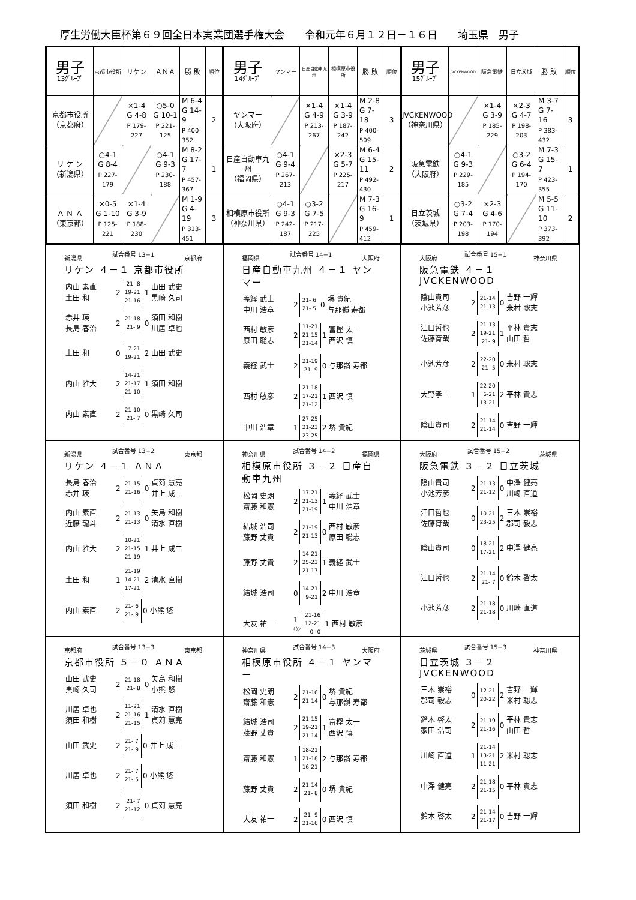厚生労働大臣杯第６９回全日本実業団選手権大会　　令和元年６月１２日－１６日　　埼玉県　男子
| 男子 13ｸﾞﾙｰﾌﾟ | 京都市役所 | リケン | ＡＮＡ | 勝 敗 | 順位 |
| --- | --- | --- | --- | --- | --- |
| 京都市役所 （京都府） | | ×1-4 G 4-8 P 179-227 | ○5-0 G 10-1 P 221-125 | M 6-4 G 14-9 P 400-352 | 2 |
| リ ケ ン （新潟県） | ○4-1 G 8-4 P 227-179 | | ○4-1 G 9-3 P 230-188 | M 8-2 G 17-7 P 457-367 | 1 |
| Ａ Ｎ Ａ （東京都） | ×0-5 G 1-10 P 125-221 | ×1-4 G 3-9 P 188-230 | | M 1-9 G 4-19 P 313-451 | 3 |
| 男子 14ｸﾞﾙｰﾌﾟ | ヤンマー | 日産自動車九州 | 相模原市役所 | 勝 敗 | 順位 |
| --- | --- | --- | --- | --- | --- |
| ヤンマー （大阪府） | | ×1-4 G 4-9 P 213-267 | ×1-4 G 3-9 P 187-242 | M 2-8 G 7-18 P 400-509 | 3 |
| 日産自動車九州 （福岡県） | ○4-1 G 9-4 P 267-213 | | ×2-3 G 5-7 P 225-217 | M 6-4 G 15-11 P 492-430 | 2 |
| 相模原市役所 （神奈川県） | ○4-1 G 9-3 P 242-187 | ○3-2 G 7-5 P 217-225 | | M 7-3 G 16-9 P 459-412 | 1 |
| 男子 15ｸﾞﾙｰﾌﾟ | JVCKENWOOD | 阪急電鉄 | 日立茨城 | 勝 敗 | 順位 |
| --- | --- | --- | --- | --- | --- |
| JVCKENWOOD （神奈川県） | | ×1-4 G 3-9 P 185-229 | ×2-3 G 4-7 P 198-203 | M 3-7 G 7-16 P 383-432 | 3 |
| 阪急電鉄 （大阪府） | ○4-1 G 9-3 P 229-185 | | ○3-2 G 6-4 P 194-170 | M 7-3 G 15-7 P 423-355 | 1 |
| 日立茨城 （茨城県） | ○3-2 G 7-4 P 203-198 | ×2-3 G 4-6 P 170-194 | | M 5-5 G 11-10 P 373-392 | 2 |
新潟県 試合番号 13−1 京都府
リケン ４－１ 京都市役所
| 内山 素直 土田 和 | 2 | 21- 8 19-21 21-16 | 1 | 山田 武史 黒崎 久司 |
| 赤井 瑛 長島 春治 | 2 | 21-18 21- 9 | 0 | 須田 和樹 川居 卓也 |
| 土田 和 | 0 | 7-21 19-21 | 2 | 山田 武史 |
| 内山 雅大 | 2 | 14-21 21-17 21-10 | 1 | 須田 和樹 |
| 内山 素直 | 2 | 21-10 21- 7 | 0 | 黒崎 久司 |
福岡県 試合番号 14−1 大阪府
日産自動車九州 ４－１ ヤンマー
| 義経 武士 中川 浩章 | 2 | 21- 6 21- 5 | 0 | 堺 貴紀 与那嶺 寿都 |
| 西村 敏彦 原田 聡志 | 2 | 11-21 21-15 21-14 | 1 | 富樫 太一 西沢 慎 |
| 義経 武士 | 2 | 21-19 21- 9 | 0 | 与那嶺 寿都 |
| 西村 敏彦 | 2 | 21-18 17-21 21-12 | 1 | 西沢 慎 |
| 中川 浩章 | 1 | 27-25 21-23 23-25 | 2 | 堺 貴紀 |
大阪府 試合番号 15−1 神奈川県
阪急電鉄 ４－１ JVCKENWOOD
| 陰山貴司 小池芳彦 | 2 | 21-14 21-13 | 0 | 吉野 一輝 米村 聡志 |
| 江口哲也 佐藤育哉 | 2 | 21-13 19-21 21- 9 | 1 | 平林 貴志 山田 哲 |
| 小池芳彦 | 2 | 22-20 21- 5 | 0 | 米村 聡志 |
| 大野孝二 | 1 | 22-20 6-21 13-21 | 2 | 平林 貴志 |
| 陰山貴司 | 2 | 21-14 21-14 | 0 | 吉野 一輝 |
新潟県 試合番号 13−2 東京都
リケン ４－１ ＡＮＡ
| 長島 春治 赤井 瑛 | 2 | 21-15 21-16 | 0 | 貞苅 慧亮 井上 成二 |
| 内山 素直 近藤 龍斗 | 2 | 21-13 21-13 | 0 | 矢島 和樹 清水 直樹 |
| 内山 雅大 | 2 | 10-21 21-15 21-19 | 1 | 井上 成二 |
| 土田 和 | 1 | 21-19 14-21 17-21 | 2 | 清水 直樹 |
| 内山 素直 | 2 | 21- 6 21- 9 | 0 | 小熊 悠 |
神奈川県 試合番号 14−2 福岡県
相模原市役所 ３－２ 日産自動車九州
| 松岡 史朗 齋藤 和憲 | 2 | 17-21 21-13 21-19 | 1 | 義経 武士 中川 浩章 |
| 結城 浩司 藤野 丈貴 | 2 | 21-19 21-13 | 0 | 西村 敏彦 原田 聡志 |
| 藤野 丈貴 | 2 | 14-21 25-23 21-17 | 1 | 義経 武士 |
| 結城 浩司 | 0 | 14-21 9-21 | 2 | 中川 浩章 |
| 大友 祐一 | 1 ｷｹﾝ | 21-16 12-21 0- 0 | 1 | 西村 敏彦 |
大阪府 試合番号 15−2 茨城県
阪急電鉄 ３－２ 日立茨城
| 陰山貴司 小池芳彦 | 2 | 21-13 21-12 | 0 | 中澤 健亮 川崎 直道 |
| 江口哲也 佐藤育哉 | 0 | 10-21 23-25 | 2 | 三木 崇裕 郡司 毅志 |
| 陰山貴司 | 0 | 18-21 17-21 | 2 | 中澤 健亮 |
| 江口哲也 | 2 | 21-14 21- 7 | 0 | 鈴木 啓太 |
| 小池芳彦 | 2 | 21-18 21-18 | 0 | 川崎 直道 |
京都府 試合番号 13−3 東京都
京都市役所 ５－０ ＡＮＡ
| 山田 武史 黒崎 久司 | 2 | 21-18 21- 8 | 0 | 矢島 和樹 小熊 悠 |
| 川居 卓也 須田 和樹 | 2 | 11-21 21-16 21-15 | 1 | 清水 直樹 貞苅 慧亮 |
| 山田 武史 | 2 | 21- 7 21- 9 | 0 | 井上 成二 |
| 川居 卓也 | 2 | 21- 7 21- 5 | 0 | 小熊 悠 |
| 須田 和樹 | 2 | 21- 7 21-12 | 0 | 貞苅 慧亮 |
神奈川県 試合番号 14−3 大阪府
相模原市役所 ４－１ ヤンマー
| 松岡 史朗 齋藤 和憲 | 2 | 21-16 21-14 | 0 | 堺 貴紀 与那嶺 寿都 |
| 結城 浩司 藤野 丈貴 | 2 | 21-15 19-21 21-14 | 1 | 富樫 太一 西沢 慎 |
| 齋藤 和憲 | 1 | 18-21 21-18 16-21 | 2 | 与那嶺 寿都 |
| 藤野 丈貴 | 2 | 21-14 21- 8 | 0 | 堺 貴紀 |
| 大友 祐一 | 2 | 21- 9 21-16 | 0 | 西沢 慎 |
茨城県 試合番号 15−3 神奈川県
日立茨城 ３－２ JVCKENWOOD
| 三木 崇裕 郡司 毅志 | 0 | 12-21 20-22 | 2 | 吉野 一輝 米村 聡志 |
| 鈴木 啓太 家田 浩司 | 2 | 21-19 21-16 | 0 | 平林 貴志 山田 哲 |
| 川崎 直道 | 1 | 21-14 13-21 11-21 | 2 | 米村 聡志 |
| 中澤 健亮 | 2 | 21-18 21-15 | 0 | 平林 貴志 |
| 鈴木 啓太 | 2 | 21-14 21-17 | 0 | 吉野 一輝 |